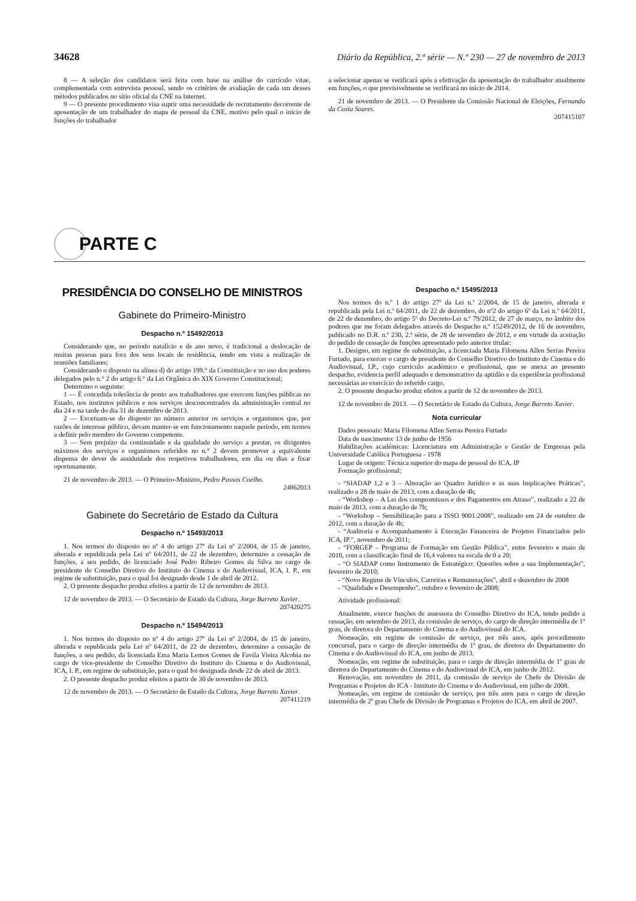34628 Diário da República, 2.ª série — N.º 230 — 27 de novembro de 2013
8 — A seleção dos candidatos será feita com base na análise do currículo vitae, complementada com entrevista pessoal, sendo os critérios de avaliação de cada um desses métodos publicados no sítio oficial da CNE na Internet.
9 — O presente procedimento visa suprir uma necessidade de recrutamento decorrente de aposentação de um trabalhador do mapa de pessoal da CNE, motivo pelo qual o início de funções do trabalhador
a selecionar apenas se verificará após a efetivação da aposentação do trabalhador atualmente em funções, o que previsivelmente se verificará no início de 2014.
21 de novembro de 2013. — O Presidente da Comissão Nacional de Eleições, Fernando da Costa Soares.
207415107
PARTE C
PRESIDÊNCIA DO CONSELHO DE MINISTROS
Gabinete do Primeiro-Ministro
Despacho n.º 15492/2013
Considerando que, no período natalício e de ano novo, é tradicional a deslocação de muitas pessoas para fora dos seus locais de residência, tendo em vista a realização de reuniões familiares;
Considerando o disposto na alínea d) do artigo 199.° da Constituição e no uso dos poderes delegados pelo n.° 2 do artigo 6.° da Lei Orgânica do XIX Governo Constitucional;
Determino o seguinte:
1 — É concedida tolerância de ponto aos trabalhadores que exercem funções públicas no Estado, nos institutos públicos e nos serviços desconcentrados da administração central no dia 24 e na tarde do dia 31 de dezembro de 2013.
2 — Excetuam-se do disposto no número anterior os serviços e organismos que, por razões de interesse público, devam manter-se em funcionamento naquele período, em termos a definir pelo membro do Governo competente.
3 — Sem prejuízo da continuidade e da qualidade do serviço a prestar, os dirigentes máximos dos serviços e organismos referidos no n.° 2 devem promover a equivalente dispensa do dever de assiduidade dos respetivos trabalhadores, em dia ou dias a fixar oportunamente.
21 de novembro de 2013. — O Primeiro-Ministro, Pedro Passos Coelho.
24862013
Gabinete do Secretário de Estado da Cultura
Despacho n.º 15493/2013
1. Nos termos do disposto no nº 4 do artigo 27º da Lei nº 2/2004, de 15 de janeiro, alterada e republicada pela Lei nº 64/2011, de 22 de dezembro, determino a cessação de funções, a seu pedido, do licenciado José Pedro Ribeiro Gomes da Silva no cargo de presidente do Conselho Diretivo do Instituto do Cinema e do Audiovisual, ICA, I. P., em regime de substituição, para o qual foi designado desde 1 de abril de 2012.
2. O presente despacho produz efeitos a partir de 12 de novembro de 2013.
12 de novembro de 2013. — O Secretário de Estado da Cultura, Jorge Barreto Xavier.
207420275
Despacho n.º 15494/2013
1. Nos termos do disposto no nº 4 do artigo 27º da Lei nº 2/2004, de 15 de janeiro, alterada e republicada pela Lei nº 64/2011, de 22 de dezembro, determino a cessação de funções, a seu pedido, da licenciada Ema Maria Lemos Gomes de Favila Vieira Alcobia no cargo de vice-presidente do Conselho Diretivo do Instituto do Cinema e do Audiovisual, ICA, I. P., em regime de substituição, para o qual foi designada desde 22 de abril de 2013.
2. O presente despacho produz efeitos a partir de 30 de novembro de 2013.
12 de novembro de 2013. — O Secretário de Estado da Cultura, Jorge Barreto Xavier.
207411219
Despacho n.º 15495/2013
Nos termos do n.º 1 do artigo 27º da Lei n.º 2/2004, de 15 de janeiro, alterada e republicada pela Lei n.º 64/2011, de 22 de dezembro, do nº2 do artigo 6º da Lei n.º 64/2011, de 22 de dezembro, do artigo 5º do Decreto-Lei n.º 79/2012, de 27 de março, no âmbito dos poderes que me foram delegados através do Despacho n.º 15249/2012, de 16 de novembro, publicado no D.R. n.º 230, 2.ª série, de 28 de novembro de 2012, e em virtude da aceitação do pedido de cessação de funções apresentado pelo anterior titular:
1. Designo, em regime de substituição, a licenciada Maria Filomena Allen Serras Pereira Furtado, para exercer o cargo de presidente do Conselho Diretivo do Instituto do Cinema e do Audiovisual, I.P., cujo currículo académico e profissional, que se anexa ao presento despacho, evidencia perfil adequado e demonstrativo da aptidão e da experiência profissional necessárias ao exercício do referido cargo.
2. O presente despacho produz efeitos a partir de 12 de novembro de 2013.
12 de novembro de 2013. — O Secretário de Estado da Cultura, Jorge Barreto Xavier.
Nota curricular
Dados pessoais: Maria Filomena Allen Serras Pereira Furtado
Data de nascimento: 13 de junho de 1956
Habilitações académicas: Licenciatura em Administração e Gestão de Empresas pela Universidade Católica Portuguesa - 1978
Lugar de origem: Técnica superior do mapa de pessoal do ICA, IP
Formação profissional:
- “SIADAP 1,2 e 3 – Alteração ao Quadro Jurídico e as suas Implicações Práticas”, realizado a 28 de maio de 2013, com a duração de 4h;
- “Workshop – A Lei dos compromissos e dos Pagamentos em Atraso”, realizado a 22 de maio de 2013, com a duração de 7h;
- “Workshop – Sensibilização para a ISSO 9001:2008”, realizado em 24 de outubro de 2012, com a duração de 4h;
- “Auditoria e Acompanhamento à Execução Financeira de Projetos Financiados pelo ICA, IP.”, novembro de 2011;
- “FORGEP – Programa de Formação em Gestão Pública”, entre fevereiro e maio de 2010, com a classificação final de 16,4 valores na escala de 0 a 20;
- “O SIADAP como Instrumento de Estratégico: Questões sobre a sua Implementação”, fevereiro de 2010;
- “Novo Regime de Vínculos, Carreiras e Remunerações”, abril e dezembro de 2008
- “Qualidade e Desempenho”, outubro e fevereiro de 2008;
Atividade profissional:
Atualmente, exerce funções de assessora do Conselho Diretivo do ICA, tendo pedido a cessação, em setembro de 2013, da comissão de serviço, do cargo de direção intermédia de 1º grau, de diretora do Departamento do Cinema e do Audiovisual do ICA.
Nomeação, em regime de comissão de serviço, por três anos, após procedimento concursal, para o cargo de direção intermédia de 1º grau, de diretora do Departamento do Cinema e do Audiovisual do ICA, em junho de 2013.
Nomeação, em regime de substituição, para o cargo de direção intermédia de 1º grau de diretora do Departamento do Cinema e do Audiovisual do ICA, em junho de 2012.
Renovação, em novembro de 2011, da comissão de serviço de Chefe de Divisão de Programas e Projetos do ICA - Instituto do Cinema e do Audiovisual, em julho de 2008.
Nomeação, em regime de comissão de serviço, por três anos para o cargo de direção intermédia de 2º grau Chefe de Divisão de Programas e Projetos do ICA, em abril de 2007.